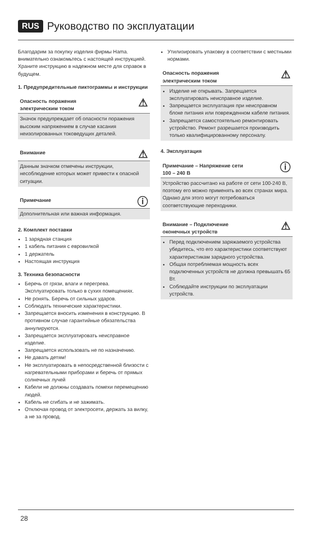RUS Руководство по эксплуатации
Благодарим за покупку изделия фирмы Hama. внимательно ознакомьтесь с настоящей инструкцией. Храните инструкцию в надежном месте для справок в будущем.
1. Предупредительные пиктограммы и инструкции
Опасность поражения
электрическим током ⚠
Значок предупреждает об опасности поражения высоким напряжением в случае касания неизолированных токоведущих деталей.
Внимание ⚠
Данным значком отмечены инструкции, несоблюдение которых может привести к опасной ситуации.
Примечание ⓘ
Дополнительная или важная информация.
2. Комплект поставки
1 зарядная станция
1 кабель питания с евровилкой
1 держатель
Настоящая инструкция
3. Техника безопасности
Беречь от грязи, влаги и перегрева. Эксплуатировать только в сухих помещениях.
Не ронять. Беречь от сильных ударов.
Соблюдать технические характеристики.
Запрещается вносить изменения в конструкцию. В противном случае гарантийные обязательства аннулируются.
Запрещается эксплуатировать неисправное изделие.
Запрещается использовать не по назначению.
Не давать детям!
Не эксплуатировать в непосредственной близости с нагревательными приборами и беречь от прямых солнечных лучей
Кабели не должны создавать помехи перемещению людей.
Кабель не сгибать и не зажимать.
Отключая провод от электросети, держать за вилку, а не за провод.
Утилизировать упаковку в соответствии с местными нормами.
Опасность поражения
электрическим током ⚠
Изделие не открывать. Запрещается эксплуатировать неисправное изделие.
Запрещается эксплуатация при неисправном блоке питания или поврежденном кабеле питания.
Запрещается самостоятельно ремонтировать устройство. Ремонт разрешается производить только квалифицированному персоналу.
4. Эксплуатация
Примечание – Напряжение сети
100 – 240 В ⓘ
Устройство рассчитано на работе от сети 100-240 В, поэтому его можно применять во всех странах мира. Однако для этого могут потребоваться соответствующие переходники.
Внимание – Подключение
оконечных устройств ⚠
Перед подключением заряжаемого устройства убедитесь, что его характеристики соответствуют характеристикам зарядного устройства.
Общая потребляемая мощность всех подключенных устройств не должна превышать 65 Вт.
Соблюдайте инструкции по эксплуатации устройств.
28